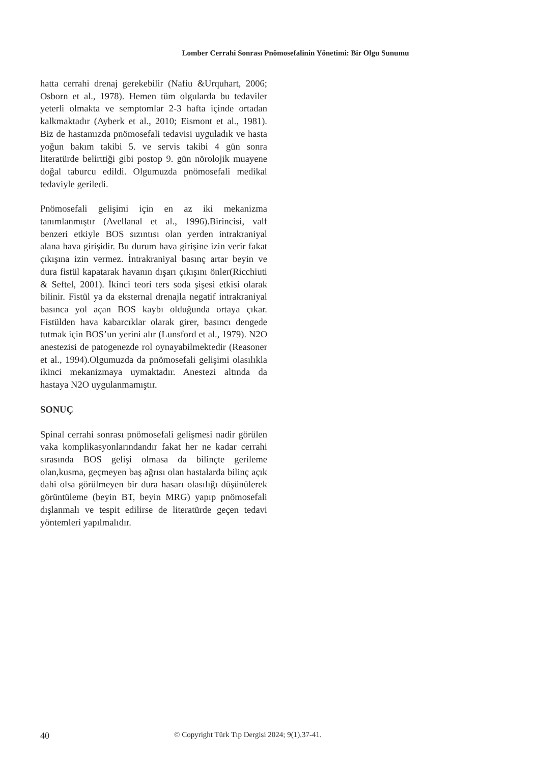Lomber Cerrahi Sonrası Pnömosefalinin Yönetimi: Bir Olgu Sunumu
hatta cerrahi drenaj gerekebilir (Nafiu &Urquhart, 2006; Osborn et al., 1978). Hemen tüm olgularda bu tedaviler yeterli olmakta ve semptomlar 2-3 hafta içinde ortadan kalkmaktadır (Ayberk et al., 2010; Eismont et al., 1981). Biz de hastamızda pnömosefali tedavisi uyguladık ve hasta yoğun bakım takibi 5. ve servis takibi 4 gün sonra literatürde belirttiği gibi postop 9. gün nörolojik muayene doğal taburcu edildi. Olgumuzda pnömosefali medikal tedaviyle geriledi.
Pnömosefali gelişimi için en az iki mekanizma tanımlanmıştır (Avellanal et al., 1996).Birincisi, valf benzeri etkiyle BOS sızıntısı olan yerden intrakraniyal alana hava girişidir. Bu durum hava girişine izin verir fakat çıkışına izin vermez. İntrakraniyal basınç artar beyin ve dura fistül kapatarak havanın dışarı çıkışını önler(Ricchiuti & Seftel, 2001). İkinci teori ters soda şişesi etkisi olarak bilinir. Fistül ya da eksternal drenajla negatif intrakraniyal basınca yol açan BOS kaybı olduğunda ortaya çıkar. Fistülden hava kabarcıklar olarak girer, basıncı dengede tutmak için BOS’un yerini alır (Lunsford et al., 1979). N2O anestezisi de patogenezde rol oynayabilmektedir (Reasoner et al., 1994).Olgumuzda da pnömosefali gelişimi olasılıkla ikinci mekanizmaya uymaktadır. Anestezi altında da hastaya N2O uygulanmamıştır.
SONUÇ
Spinal cerrahi sonrası pnömosefali gelişmesi nadir görülen vaka komplikasyonlarındandır fakat her ne kadar cerrahi sırasında BOS gelişi olmasa da bilinçte gerileme olan,kusma, geçmeyen baş ağrısı olan hastalarda bilinç açık dahi olsa görülmeyen bir dura hasarı olasılığı düşünülerek görüntüleme (beyin BT, beyin MRG) yapıp pnömosefali dışlanmalı ve tespit edilirse de literatürde geçen tedavi yöntemleri yapılmalıdır.
40 © Copyright Türk Tıp Dergisi 2024; 9(1),37-41.